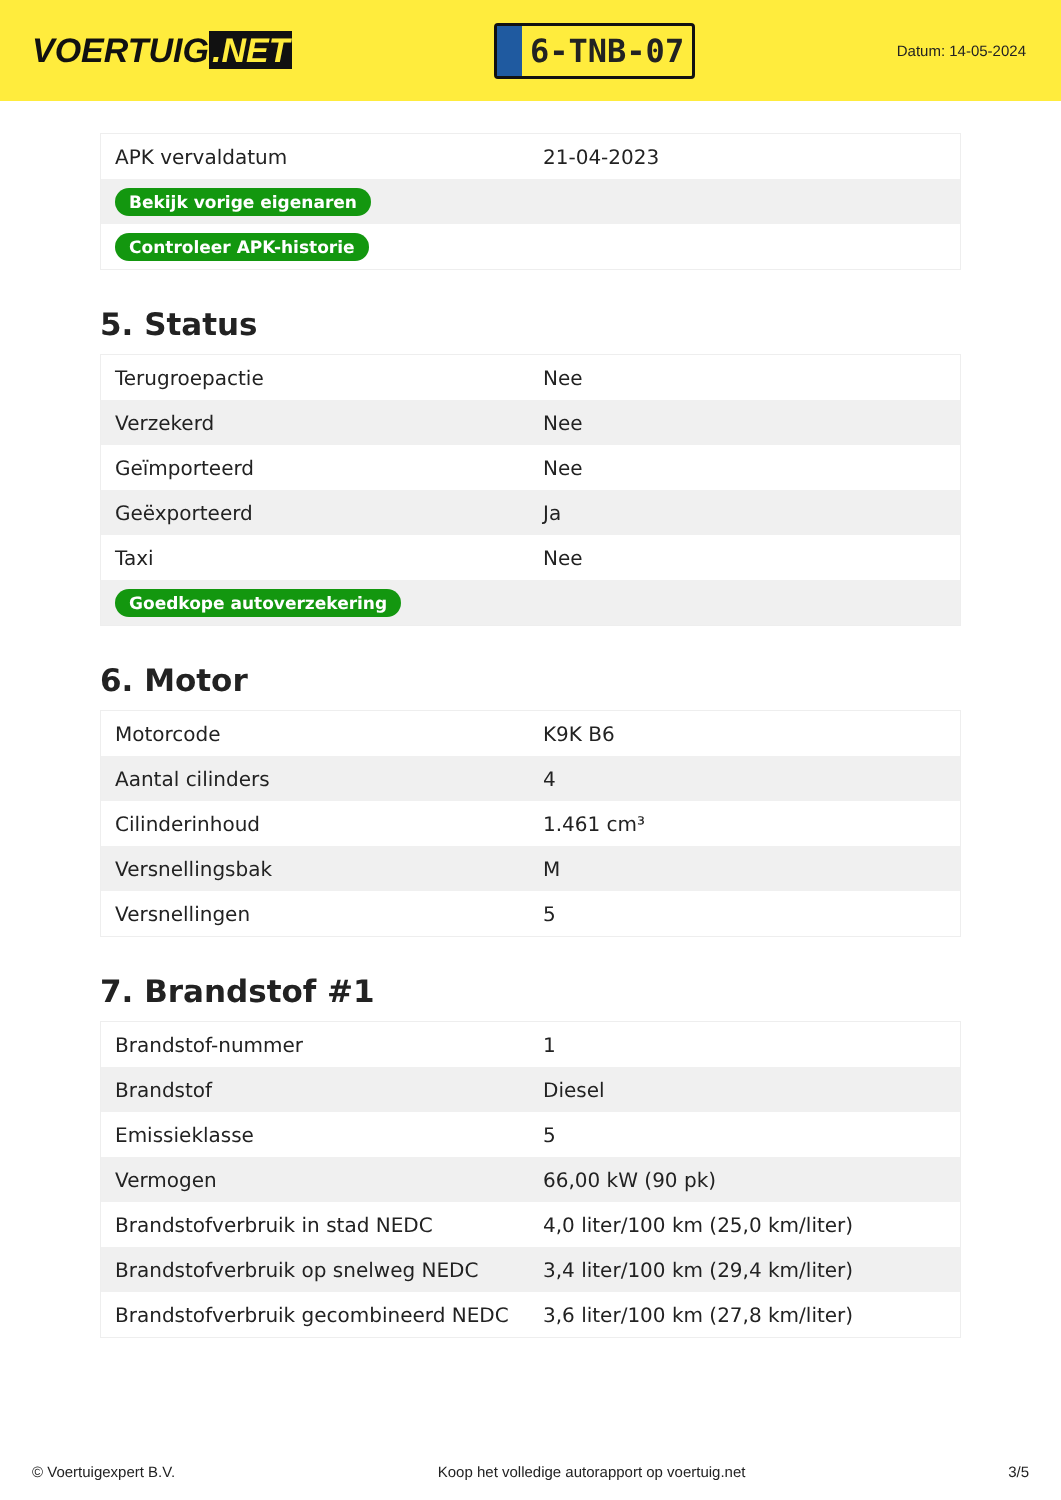VOERTUIG.NET
6-TNB-07
Datum: 14-05-2024
| APK vervaldatum | 21-04-2023 |
| Bekijk vorige eigenaren | |
| Controleer APK-historie | |
5. Status
| Terugroepactie | Nee |
| Verzekerd | Nee |
| Geïmporteerd | Nee |
| Geëxporteerd | Ja |
| Taxi | Nee |
| Goedkope autoverzekering | |
6. Motor
| Motorcode | K9K B6 |
| Aantal cilinders | 4 |
| Cilinderinhoud | 1.461 cm³ |
| Versnellingsbak | M |
| Versnellingen | 5 |
7. Brandstof #1
| Brandstof-nummer | 1 |
| Brandstof | Diesel |
| Emissieklasse | 5 |
| Vermogen | 66,00 kW (90 pk) |
| Brandstofverbruik in stad NEDC | 4,0 liter/100 km (25,0 km/liter) |
| Brandstofverbruik op snelweg NEDC | 3,4 liter/100 km (29,4 km/liter) |
| Brandstofverbruik gecombineerd NEDC | 3,6 liter/100 km (27,8 km/liter) |
© Voertuigexpert B.V. Koop het volledige autorapport op voertuig.net 3/5